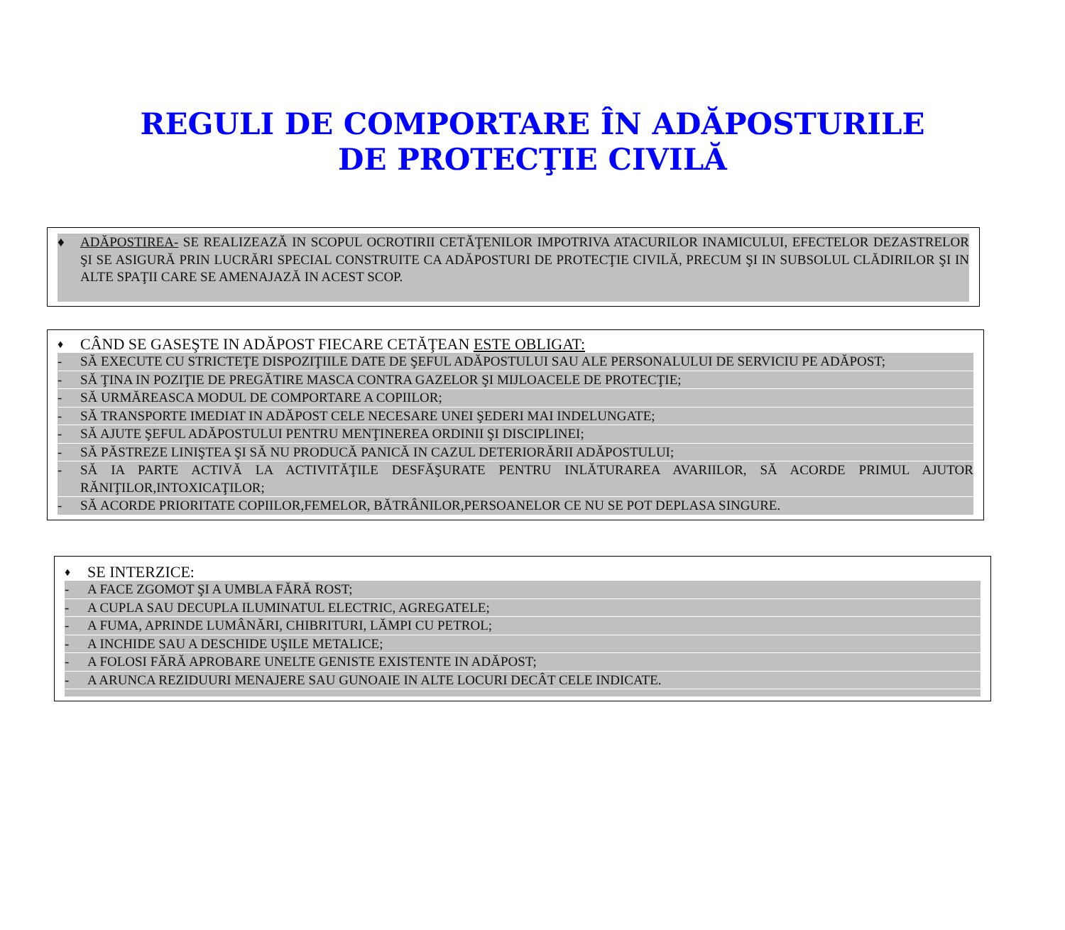REGULI DE COMPORTARE ÎN ADĂPOSTURILE
DE PROTECŢIE CIVILĂ
♦ ADĂPOSTIREA- SE REALIZEAZĂ IN SCOPUL OCROTIRII CETĂŢENILOR IMPOTRIVA ATACURILOR INAMICULUI, EFECTELOR DEZASTRELOR ŞI SE ASIGURĂ PRIN LUCRĂRI SPECIAL CONSTRUITE CA ADĂPOSTURI DE PROTECŢIE CIVILĂ, PRECUM ŞI IN SUBSOLUL CLĂDIRILOR ŞI IN ALTE SPAŢII CARE SE AMENAJAZĂ IN ACEST SCOP.
♦ CÂND SE GASEŞTE IN ADĂPOST FIECARE CETĂŢEAN ESTE OBLIGAT:
- SĂ EXECUTE CU STRICTEŢE DISPOZIŢIILE DATE DE ŞEFUL ADĂPOSTULUI SAU ALE PERSONALULUI DE SERVICIU PE ADĂPOST;
- SĂ ŢINA IN POZIŢIE DE PREGĂTIRE MASCA CONTRA GAZELOR ŞI MIJLOACELE DE PROTECŢIE;
- SĂ URMĂREASCA MODUL DE COMPORTARE A COPIILOR;
- SĂ TRANSPORTE IMEDIAT IN ADĂPOST CELE NECESARE UNEI ŞEDERI MAI INDELUNGATE;
- SĂ AJUTE ŞEFUL ADĂPOSTULUI PENTRU MENŢINEREA ORDINII ŞI DISCIPLINEI;
- SĂ PĂSTREZE LINIŞTEA ŞI SĂ NU PRODUCĂ PANICĂ IN CAZUL DETERIORĂRII ADĂPOSTULUI;
- SĂ IA PARTE ACTIVĂ LA ACTIVITĂŢILE DESFĂŞURATE PENTRU INLĂTURAREA AVARIILOR, SĂ ACORDE PRIMUL AJUTOR RĂNIŢILOR,INTOXICAŢILOR;
- SĂ ACORDE PRIORITATE COPIILOR,FEMELOR, BĂTRÂNILOR,PERSOANELOR CE NU SE POT DEPLASA SINGURE.
♦ SE INTERZICE:
- A FACE ZGOMOT ŞI A UMBLA FĂRĂ ROST;
- A CUPLA SAU DECUPLA ILUMINATUL ELECTRIC, AGREGATELE;
- A FUMA, APRINDE LUMÂNĂRI, CHIBRITURI, LĂMPI CU PETROL;
- A INCHIDE SAU A DESCHIDE UŞILE METALICE;
- A FOLOSI FĂRĂ APROBARE UNELTE GENISTE EXISTENTE IN ADĂPOST;
- A ARUNCA REZIDUURI MENAJERE SAU GUNOAIE IN ALTE LOCURI DECÂT CELE INDICATE.